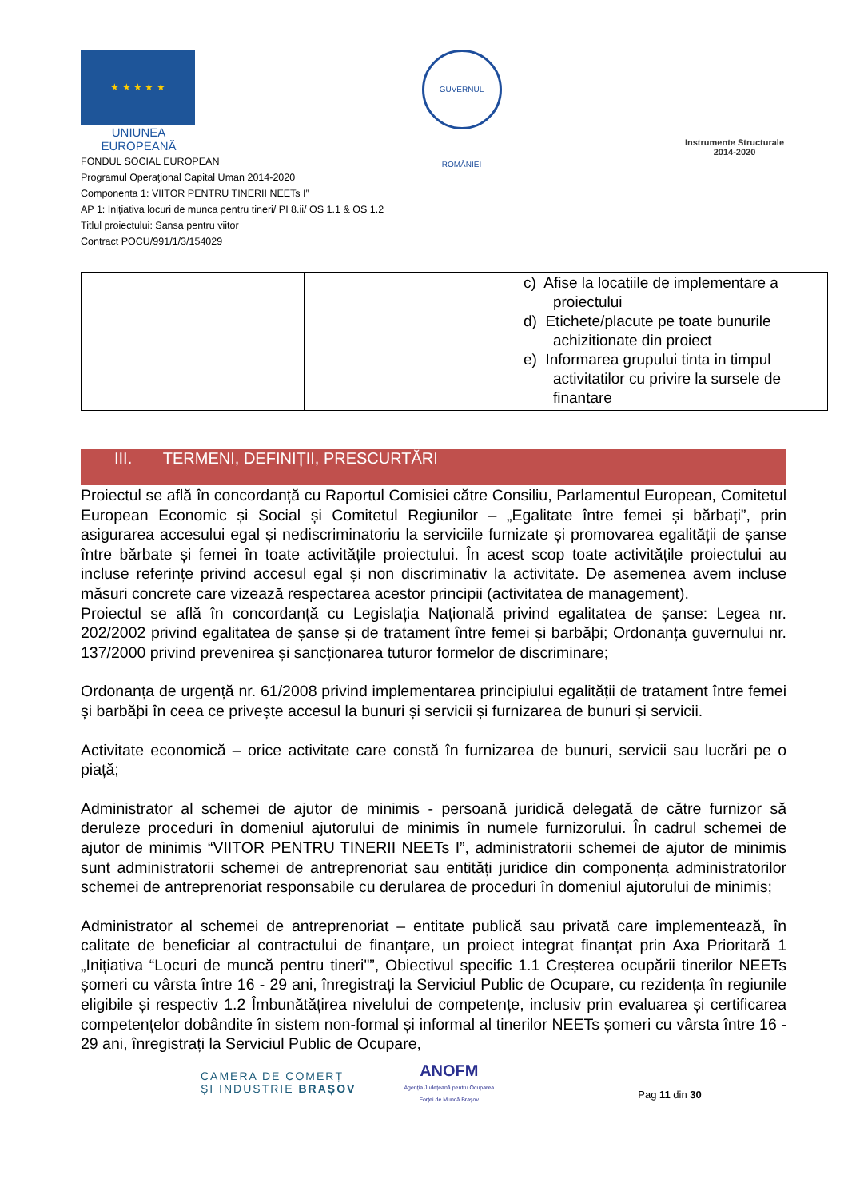★ ★ ★ ★ ★
UNIUNEA EUROPEANĂ
GUVERNUL ROMÂNIEI
Instrumente Structurale
2014-2020
FONDUL SOCIAL EUROPEAN
Programul Operaţional Capital Uman 2014-2020
Componenta 1: VIITOR PENTRU TINERII NEETs I”
AP 1: Inițiativa locuri de munca pentru tineri/ PI 8.ii/ OS 1.1 & OS 1.2
Titlul proiectului: Sansa pentru viitor
Contract POCU/991/1/3/154029
| | | c) Afise la locatiile de implementare a proiectului d) Etichete/placute pe toate bunurile achizitionate din proiect e) Informarea grupului tinta in timpul activitatilor cu privire la sursele de finantare |
III. TERMENI, DEFINIȚII, PRESCURTĂRI
Proiectul se află în concordanță cu Raportul Comisiei către Consiliu, Parlamentul European, Comitetul European Economic și Social și Comitetul Regiunilor – „Egalitate între femei și bărbați”, prin asigurarea accesului egal și nediscriminatoriu la serviciile furnizate și promovarea egalității de șanse între bărbate și femei în toate activitățile proiectului. În acest scop toate activitățile proiectului au incluse referințe privind accesul egal și non discriminativ la activitate. De asemenea avem incluse măsuri concrete care vizează respectarea acestor principii (activitatea de management).
Proiectul se află în concordanță cu Legislația Națională privind egalitatea de șanse: Legea nr. 202/2002 privind egalitatea de șanse și de tratament între femei și barbăþi; Ordonanța guvernului nr. 137/2000 privind prevenirea și sancționarea tuturor formelor de discriminare;
Ordonanța de urgență nr. 61/2008 privind implementarea principiului egalității de tratament între femei și barbăþi în ceea ce privește accesul la bunuri și servicii și furnizarea de bunuri și servicii.
Activitate economică – orice activitate care constă în furnizarea de bunuri, servicii sau lucrări pe o piață;
Administrator al schemei de ajutor de minimis - persoană juridică delegată de către furnizor să deruleze proceduri în domeniul ajutorului de minimis în numele furnizorului. În cadrul schemei de ajutor de minimis “VIITOR PENTRU TINERII NEETs I”, administratorii schemei de ajutor de minimis sunt administratorii schemei de antreprenoriat sau entități juridice din componența administratorilor schemei de antreprenoriat responsabile cu derularea de proceduri în domeniul ajutorului de minimis;
Administrator al schemei de antreprenoriat – entitate publică sau privată care implementează, în calitate de beneficiar al contractului de finanțare, un proiect integrat finanțat prin Axa Prioritară 1 „Inițiativa “Locuri de muncă pentru tineri"”, Obiectivul specific 1.1 Creșterea ocupării tinerilor NEETs șomeri cu vârsta între 16 - 29 ani, înregistrați la Serviciul Public de Ocupare, cu rezidența în regiunile eligibile și respectiv 1.2 Îmbunătățirea nivelului de competențe, inclusiv prin evaluarea și certificarea competențelor dobândite în sistem non-formal și informal al tinerilor NEETs șomeri cu vârsta între 16 - 29 ani, înregistrați la Serviciul Public de Ocupare,
CAMERA DE COMERȚ
ȘI INDUSTRIE BRAȘOV
ANOFM
Agenția Județeană pentru Ocuparea
Forței de Muncă Brașov
Pag 11 din 30